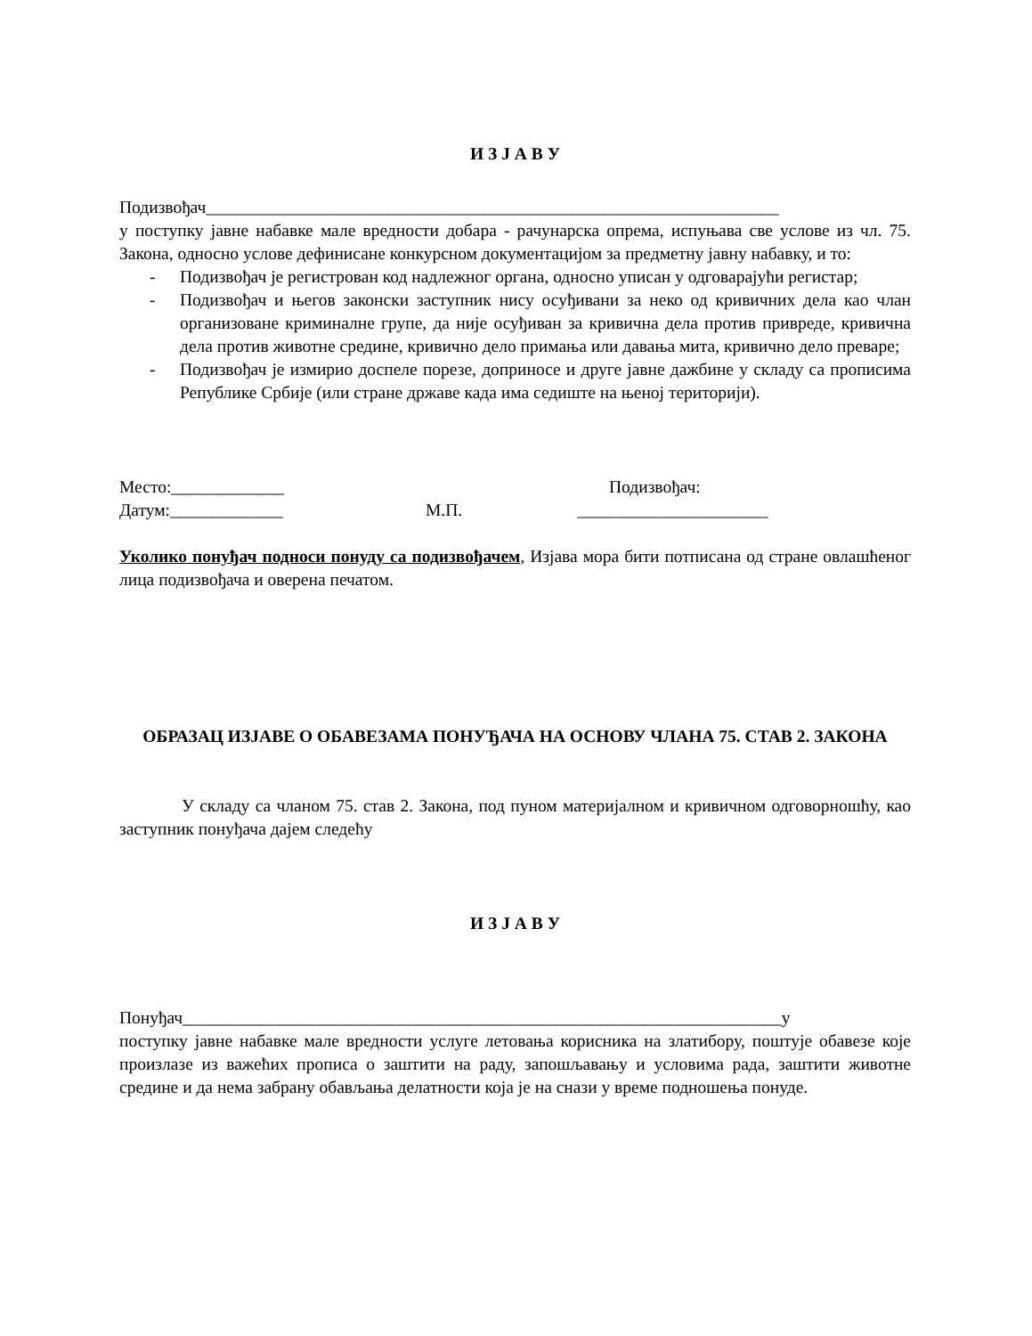И З Ј А В У
Подизвођач__________________________________________________________________
у поступку јавне набавке мале вредности добара - рачунарска опрема, испуњава све услове из чл. 75. Закона, односно услове дефинисане конкурсном документацијом за предметну јавну набавку, и то:
- Подизвођач је регистрован код надлежног органа, односно уписан у одговарајући регистар;
- Подизвођач и његов законски заступник нису осуђивани за неко од кривичних дела као члан организоване криминалне групе, да није осуђиван за кривична дела против привреде, кривична дела против животне средине, кривично дело примања или давања мита, кривично дело преваре;
- Подизвођач је измирио доспеле порезе, доприносе и друге јавне дажбине у складу са прописима Републике Србије (или стране државе када има седиште на њеној територији).
Место:_____________ Подизвођач:
Датум:_____________ М.П. ______________________
Уколико понуђач подноси понуду са подизвођачем, Изјава мора бити потписана од стране овлашћеног лица подизвођача и оверена печатом.
ОБРАЗАЦ ИЗЈАВЕ О ОБАВЕЗАМА ПОНУЂАЧА НА ОСНОВУ ЧЛАНА 75. СТАВ 2. ЗАКОНА
У складу са чланом 75. став 2. Закона, под пуном материјалном и кривичном одговорношћу, као заступник понуђача дајем следећу
И З Ј А В У
Понуђач_____________________________________________________________________у
поступку јавне набавке мале вредности услуге летовања корисника на златибору, поштује обавезе које произлазе из важећих прописа о заштити на раду, запошљавању и условима рада, заштити животне средине и да нема забрану обављања делатности која је на снази у време подношења понуде.